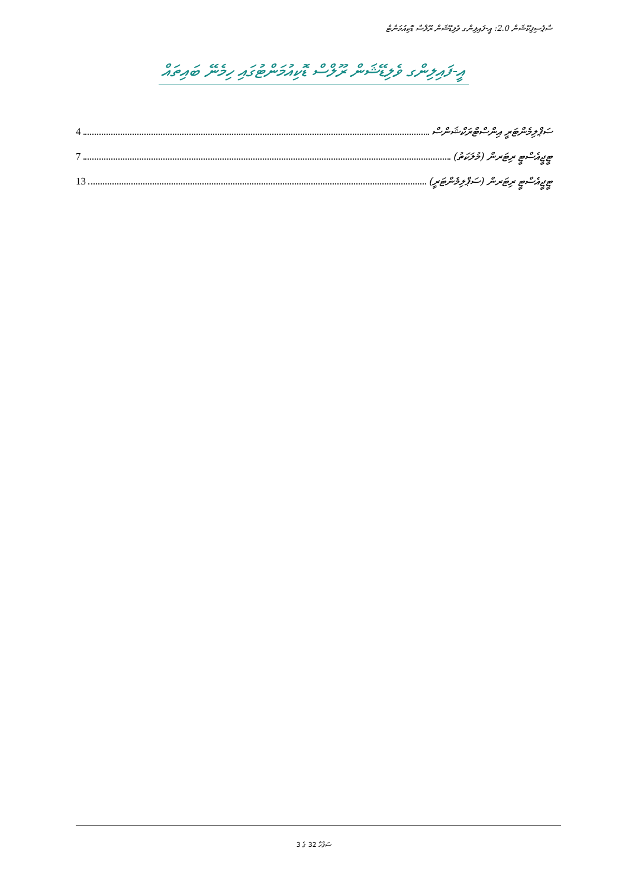ސްޕެސިފިކޭޝަން 2.0: އީ-ފައިލިންގ ވެލިޑޭޝަން ރޫލްސް ޑޮކިއުމަންޓް
އީ-ފައިލިންގ ވެލިޑޭޝަން ރޫލްސް ޑޮކިއުމަންޓުގައި ހިމެނޭ ބައިތައް
ސަޕްލިމެންޓަރީ އިންސްޓްރަކްޝަންސް 4
ޓީޖީއެސްޓީ ރިޓަރން (މުލަކަތު) 7
ޓީޖީއެސްޓީ ރިޓަރން (ސަޕްލިމެންޓަރީ) 13
ސަފްހާ 32 ގެ 3